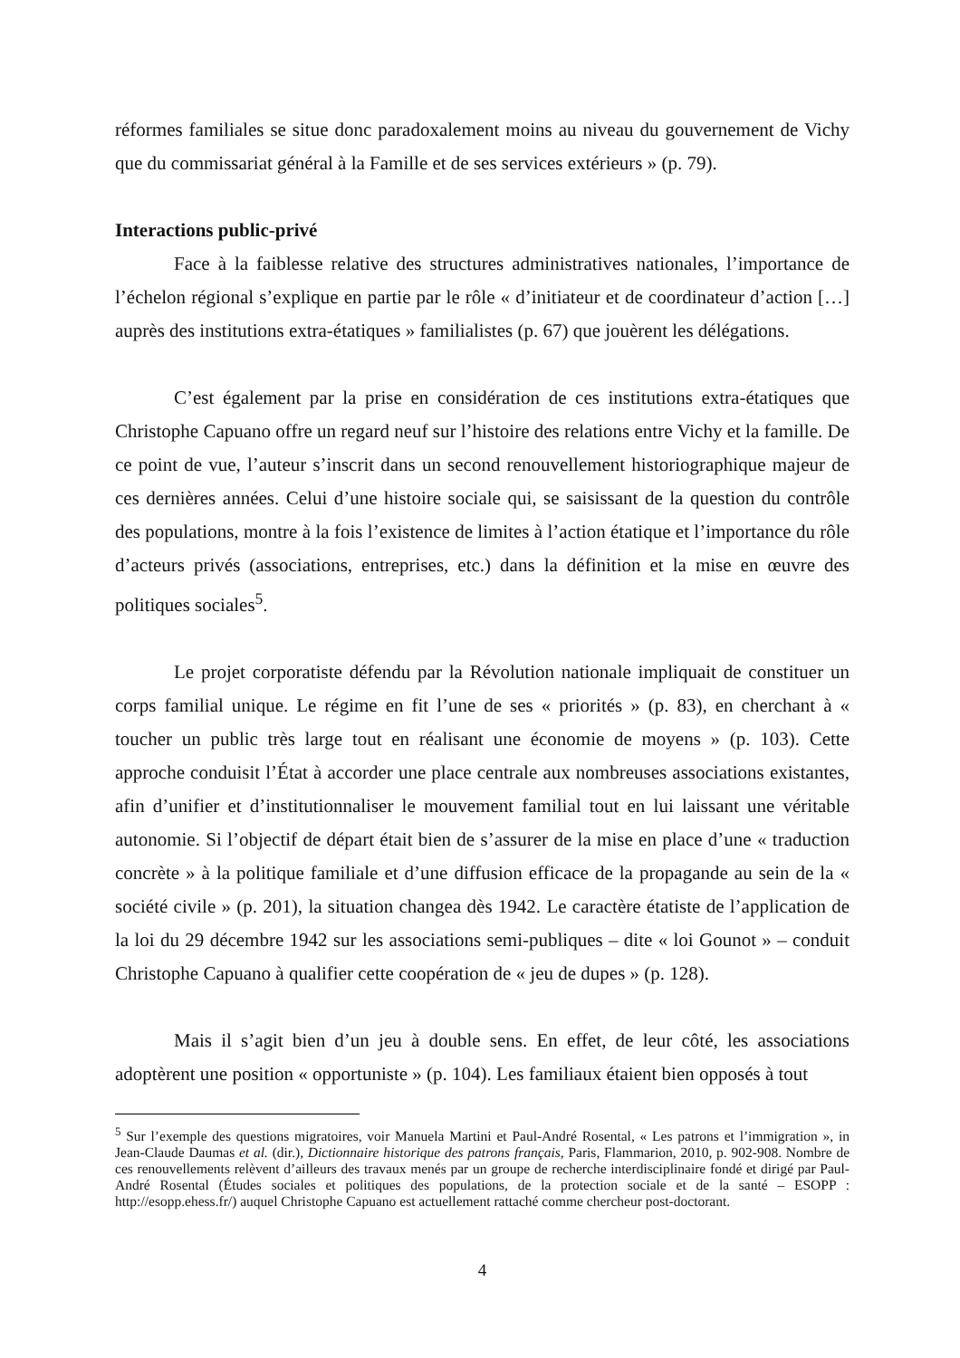réformes familiales se situe donc paradoxalement moins au niveau du gouvernement de Vichy que du commissariat général à la Famille et de ses services extérieurs » (p. 79).
Interactions public-privé
Face à la faiblesse relative des structures administratives nationales, l’importance de l’échelon régional s’explique en partie par le rôle « d’initiateur et de coordinateur d’action […] auprès des institutions extra-étatiques » familialistes (p. 67) que jouèrent les délégations.
C’est également par la prise en considération de ces institutions extra-étatiques que Christophe Capuano offre un regard neuf sur l’histoire des relations entre Vichy et la famille. De ce point de vue, l’auteur s’inscrit dans un second renouvellement historiographique majeur de ces dernières années. Celui d’une histoire sociale qui, se saisissant de la question du contrôle des populations, montre à la fois l’existence de limites à l’action étatique et l’importance du rôle d’acteurs privés (associations, entreprises, etc.) dans la définition et la mise en œuvre des politiques sociales<sup>5</sup>.
Le projet corporatiste défendu par la Révolution nationale impliquait de constituer un corps familial unique. Le régime en fit l’une de ses « priorités » (p. 83), en cherchant à « toucher un public très large tout en réalisant une économie de moyens » (p. 103). Cette approche conduisit l’État à accorder une place centrale aux nombreuses associations existantes, afin d’unifier et d’institutionnaliser le mouvement familial tout en lui laissant une véritable autonomie. Si l’objectif de départ était bien de s’assurer de la mise en place d’une « traduction concrète » à la politique familiale et d’une diffusion efficace de la propagande au sein de la « société civile » (p. 201), la situation changea dès 1942. Le caractère étatiste de l’application de la loi du 29 décembre 1942 sur les associations semi-publiques – dite « loi Gounot » – conduit Christophe Capuano à qualifier cette coopération de « jeu de dupes » (p. 128).
Mais il s’agit bien d’un jeu à double sens. En effet, de leur côté, les associations adoptèrent une position « opportuniste » (p. 104). Les familiaux étaient bien opposés à tout
<sup>5</sup> Sur l’exemple des questions migratoires, voir Manuela Martini et Paul-André Rosental, « Les patrons et l’immigration », in Jean-Claude Daumas et al. (dir.), Dictionnaire historique des patrons français, Paris, Flammarion, 2010, p. 902-908. Nombre de ces renouvellements relèvent d’ailleurs des travaux menés par un groupe de recherche interdisciplinaire fondé et dirigé par Paul-André Rosental (Études sociales et politiques des populations, de la protection sociale et de la santé – ESOPP : http://esopp.ehess.fr/) auquel Christophe Capuano est actuellement rattaché comme chercheur post-doctorant.
4